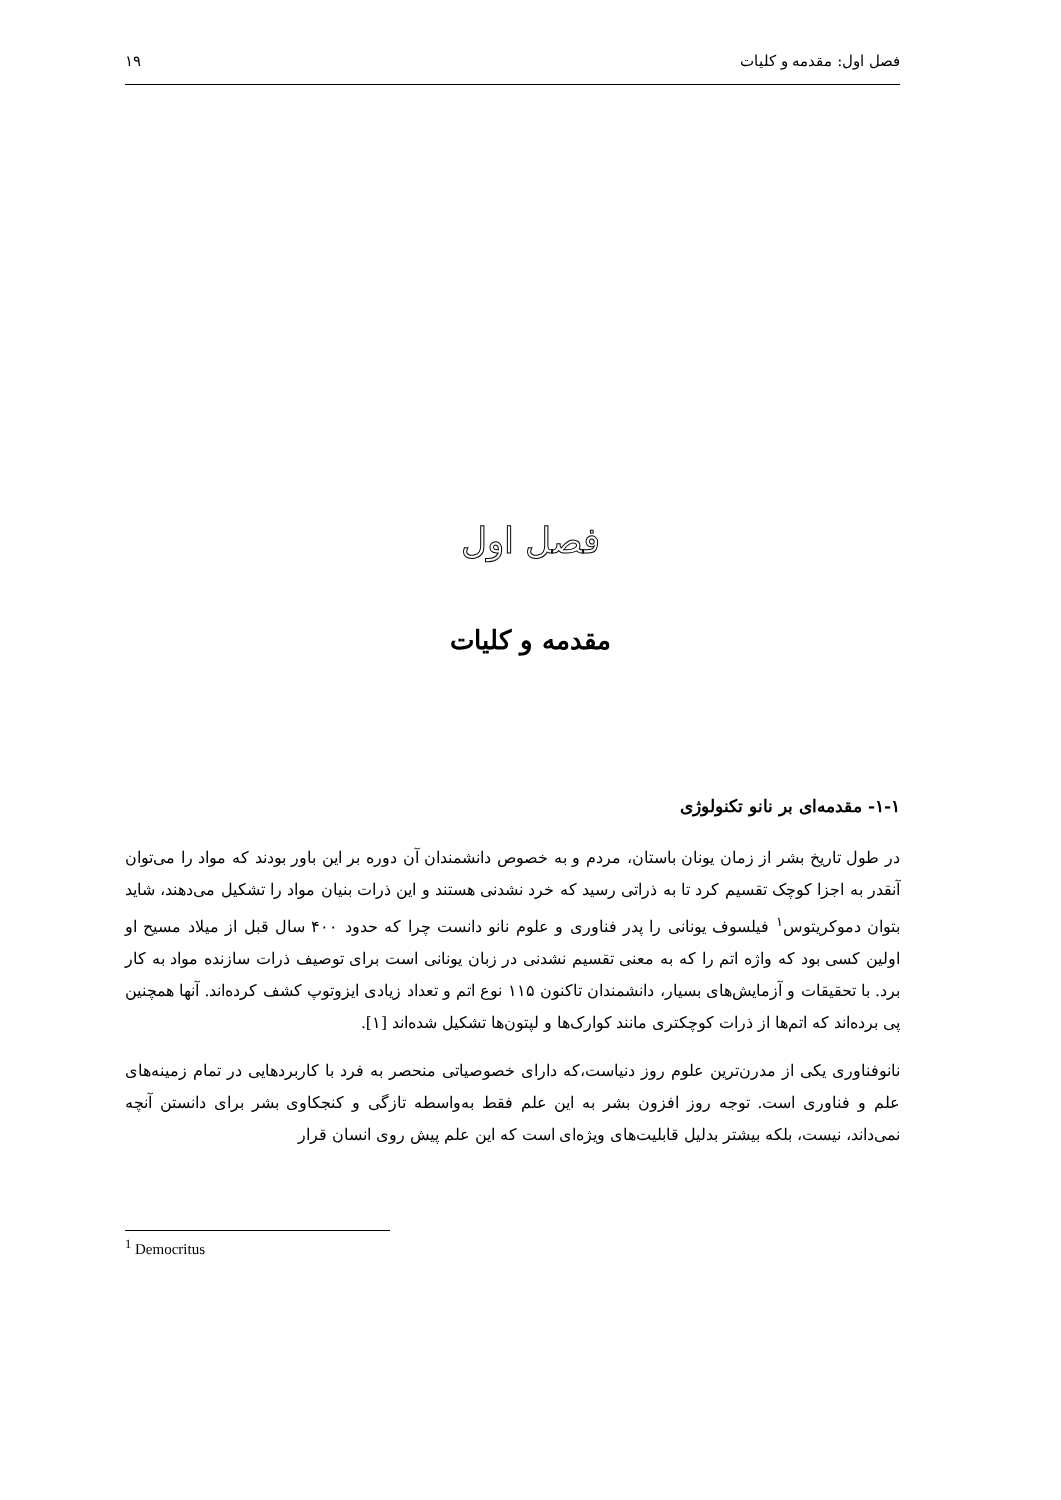فصل اول: مقدمه و کلیات ۱۹
فصل اول
مقدمه و کلیات
۱-۱- مقدمه‌ای بر نانو تکنولوژی
در طول تاریخ بشر از زمان یونان باستان، مردم و به خصوص دانشمندان آن دوره بر این باور بودند که مواد را می‌توان آنقدر به اجزا کوچک تقسیم کرد تا به ذراتی رسید که خرد نشدنی هستند و این ذرات بنیان مواد را تشکیل می‌دهند، شاید بتوان دموکریتوس<sup>۱</sup> فیلسوف یونانی را پدر فناوری و علوم نانو دانست چرا که حدود ۴۰۰ سال قبل از میلاد مسیح او اولین کسی بود که واژه اتم را که به معنی تقسیم نشدنی در زبان یونانی است برای توصیف ذرات سازنده مواد به کار برد. با تحقیقات و آزمایش‌های بسیار، دانشمندان تاکنون ۱۱۵ نوع اتم و تعداد زیادی ایزوتوپ کشف کرده‌اند. آنها همچنین پی برده‌اند که اتم‌ها از ذرات کوچکتری مانند کوارک‌ها و لپتون‌ها تشکیل شده‌اند [۱].
نانوفناوری یکی از مدرن‌ترین علوم روز دنیاست،که دارای خصوصیاتی منحصر به فرد با کاربردهایی در تمام زمینه‌های علم و فناوری است. توجه روز افزون بشر به این علم فقط به‌واسطه تازگی و کنجکاوی بشر برای دانستن آنچه نمی‌داند، نیست، بلکه بیشتر بدلیل قابلیت‌های ویژه‌ای است که این علم پیش روی انسان قرار
<sup>1</sup> Democritus